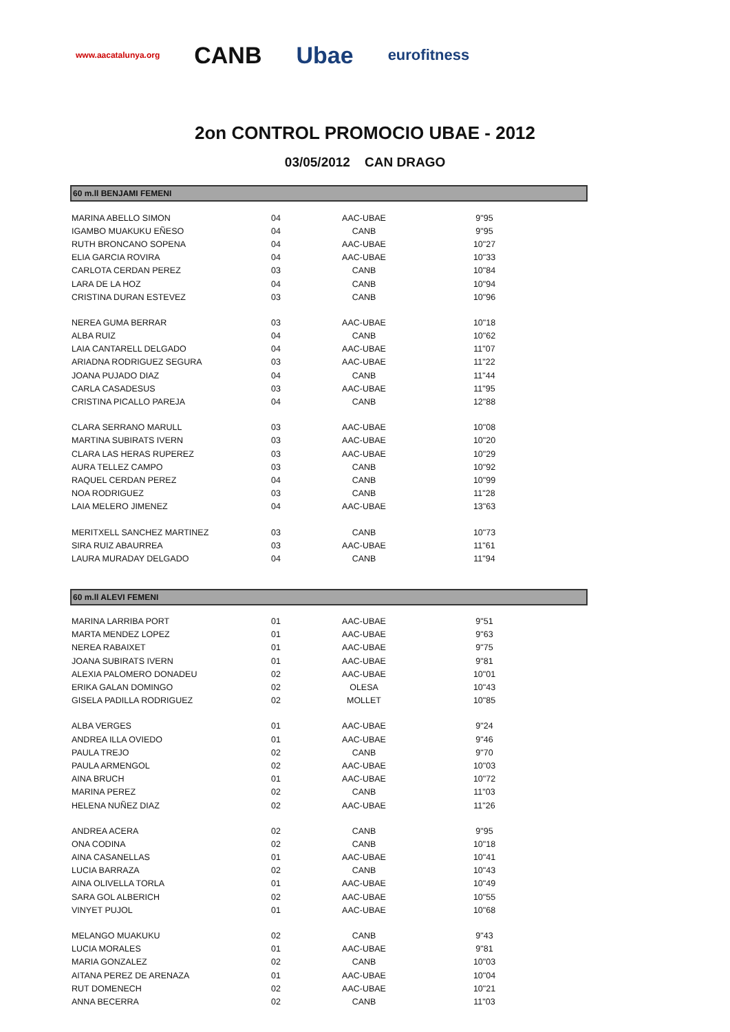www.aacatalunya.org CANB Ubae eurofitness
2on CONTROL PROMOCIO UBAE - 2012
03/05/2012 CAN DRAGO
60 m.ll BENJAMI FEMENI
| MARINA ABELLO SIMON | 04 | AAC-UBAE | 9"95 |
| IGAMBO MUAKUKU EÑESO | 04 | CANB | 9"95 |
| RUTH BRONCANO SOPENA | 04 | AAC-UBAE | 10"27 |
| ELIA GARCIA ROVIRA | 04 | AAC-UBAE | 10"33 |
| CARLOTA CERDAN PEREZ | 03 | CANB | 10"84 |
| LARA DE LA HOZ | 04 | CANB | 10"94 |
| CRISTINA DURAN ESTEVEZ | 03 | CANB | 10"96 |
| NEREA GUMA BERRAR | 03 | AAC-UBAE | 10"18 |
| ALBA RUIZ | 04 | CANB | 10"62 |
| LAIA CANTARELL DELGADO | 04 | AAC-UBAE | 11"07 |
| ARIADNA RODRIGUEZ SEGURA | 03 | AAC-UBAE | 11"22 |
| JOANA PUJADO DIAZ | 04 | CANB | 11"44 |
| CARLA CASADESUS | 03 | AAC-UBAE | 11"95 |
| CRISTINA PICALLO PAREJA | 04 | CANB | 12"88 |
| CLARA SERRANO MARULL | 03 | AAC-UBAE | 10"08 |
| MARTINA SUBIRATS IVERN | 03 | AAC-UBAE | 10"20 |
| CLARA LAS HERAS RUPEREZ | 03 | AAC-UBAE | 10"29 |
| AURA TELLEZ CAMPO | 03 | CANB | 10"92 |
| RAQUEL CERDAN PEREZ | 04 | CANB | 10"99 |
| NOA RODRIGUEZ | 03 | CANB | 11"28 |
| LAIA MELERO JIMENEZ | 04 | AAC-UBAE | 13"63 |
| MERITXELL SANCHEZ MARTINEZ | 03 | CANB | 10"73 |
| SIRA RUIZ ABAURREA | 03 | AAC-UBAE | 11"61 |
| LAURA MURADAY DELGADO | 04 | CANB | 11"94 |
60 m.ll ALEVI FEMENI
| MARINA LARRIBA PORT | 01 | AAC-UBAE | 9"51 |
| MARTA MENDEZ LOPEZ | 01 | AAC-UBAE | 9"63 |
| NEREA RABAIXET | 01 | AAC-UBAE | 9"75 |
| JOANA SUBIRATS IVERN | 01 | AAC-UBAE | 9"81 |
| ALEXIA PALOMERO DONADEU | 02 | AAC-UBAE | 10"01 |
| ERIKA GALAN DOMINGO | 02 | OLESA | 10"43 |
| GISELA PADILLA RODRIGUEZ | 02 | MOLLET | 10"85 |
| ALBA VERGES | 01 | AAC-UBAE | 9"24 |
| ANDREA ILLA OVIEDO | 01 | AAC-UBAE | 9"46 |
| PAULA TREJO | 02 | CANB | 9"70 |
| PAULA ARMENGOL | 02 | AAC-UBAE | 10"03 |
| AINA BRUCH | 01 | AAC-UBAE | 10"72 |
| MARINA PEREZ | 02 | CANB | 11"03 |
| HELENA NUÑEZ DIAZ | 02 | AAC-UBAE | 11"26 |
| ANDREA ACERA | 02 | CANB | 9"95 |
| ONA CODINA | 02 | CANB | 10"18 |
| AINA CASANELLAS | 01 | AAC-UBAE | 10"41 |
| LUCIA BARRAZA | 02 | CANB | 10"43 |
| AINA OLIVELLA TORLA | 01 | AAC-UBAE | 10"49 |
| SARA GOL ALBERICH | 02 | AAC-UBAE | 10"55 |
| VINYET PUJOL | 01 | AAC-UBAE | 10"68 |
| MELANGO MUAKUKU | 02 | CANB | 9"43 |
| LUCIA MORALES | 01 | AAC-UBAE | 9"81 |
| MARIA GONZALEZ | 02 | CANB | 10"03 |
| AITANA PEREZ DE ARENAZA | 01 | AAC-UBAE | 10"04 |
| RUT DOMENECH | 02 | AAC-UBAE | 10"21 |
| ANNA BECERRA | 02 | CANB | 11"03 |